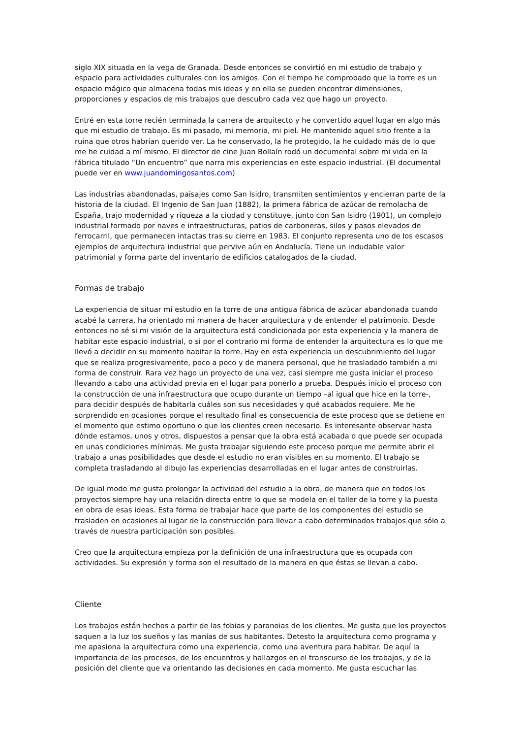siglo XIX situada en la vega de Granada. Desde entonces se convirtió en mi estudio de trabajo y espacio para actividades culturales con los amigos. Con el tiempo he comprobado que la torre es un espacio mágico que almacena todas mis ideas y en ella se pueden encontrar dimensiones, proporciones y espacios de mis trabajos que descubro cada vez que hago un proyecto.
Entré en esta torre recién terminada la carrera de arquitecto y he convertido aquel lugar en algo más que mi estudio de trabajo. Es mi pasado, mi memoria, mi piel. He mantenido aquel sitio frente a la ruina que otros habrían querido ver. La he conservado, la he protegido, la he cuidado más de lo que me he cuidad a mí mismo. El director de cine Juan Bollaín rodó un documental sobre mi vida en la fábrica titulado “Un encuentro” que narra mis experiencias en este espacio industrial. (El documental puede ver en www.juandomingosantos.com)
Las industrias abandonadas, paisajes como San Isidro, transmiten sentimientos y encierran parte de la historia de la ciudad. El Ingenio de San Juan (1882), la primera fábrica de azúcar de remolacha de España, trajo modernidad y riqueza a la ciudad y constituye, junto con San Isidro (1901), un complejo industrial formado por naves e infraestructuras, patios de carboneras, silos y pasos elevados de ferrocarril, que permanecen intactas tras su cierre en 1983. El conjunto representa uno de los escasos ejemplos de arquitectura industrial que pervive aún en Andalucía. Tiene un indudable valor patrimonial y forma parte del inventario de edificios catalogados de la ciudad.
Formas de trabajo
La experiencia de situar mi estudio en la torre de una antigua fábrica de azúcar abandonada cuando acabé la carrera, ha orientado mi manera de hacer arquitectura y de entender el patrimonio. Desde entonces no sé si mi visión de la arquitectura está condicionada por esta experiencia y la manera de habitar este espacio industrial, o si por el contrario mi forma de entender la arquitectura es lo que me llevó a decidir en su momento habitar la torre. Hay en esta experiencia un descubrimiento del lugar que se realiza progresivamente, poco a poco y de manera personal, que he trasladado también a mi forma de construir. Rara vez hago un proyecto de una vez, casi siempre me gusta iniciar el proceso llevando a cabo una actividad previa en el lugar para ponerlo a prueba. Después inicio el proceso con la construcción de una infraestructura que ocupo durante un tiempo –al igual que hice en la torre-, para decidir después de habitarla cuáles son sus necesidades y qué acabados requiere. Me he sorprendido en ocasiones porque el resultado final es consecuencia de este proceso que se detiene en el momento que estimo oportuno o que los clientes creen necesario. Es interesante observar hasta dónde estamos, unos y otros, dispuestos a pensar que la obra está acabada o que puede ser ocupada en unas condiciones mínimas. Me gusta trabajar siguiendo este proceso porque me permite abrir el trabajo a unas posibilidades que desde el estudio no eran visibles en su momento. El trabajo se completa trasladando al dibujo las experiencias desarrolladas en el lugar antes de construirlas.
De igual modo me gusta prolongar la actividad del estudio a la obra, de manera que en todos los proyectos siempre hay una relación directa entre lo que se modela en el taller de la torre y la puesta en obra de esas ideas. Esta forma de trabajar hace que parte de los componentes del estudio se trasladen en ocasiones al lugar de la construcción para llevar a cabo determinados trabajos que sólo a través de nuestra participación son posibles.
Creo que la arquitectura empieza por la definición de una infraestructura que es ocupada con actividades. Su expresión y forma son el resultado de la manera en que éstas se llevan a cabo.
Cliente
Los trabajos están hechos a partir de las fobias y paranoias de los clientes. Me gusta que los proyectos saquen a la luz los sueños y las manías de sus habitantes. Detesto la arquitectura como programa y me apasiona la arquitectura como una experiencia, como una aventura para habitar. De aquí la importancia de los procesos, de los encuentros y hallazgos en el transcurso de los trabajos, y de la posición del cliente que va orientando las decisiones en cada momento. Me gusta escuchar las